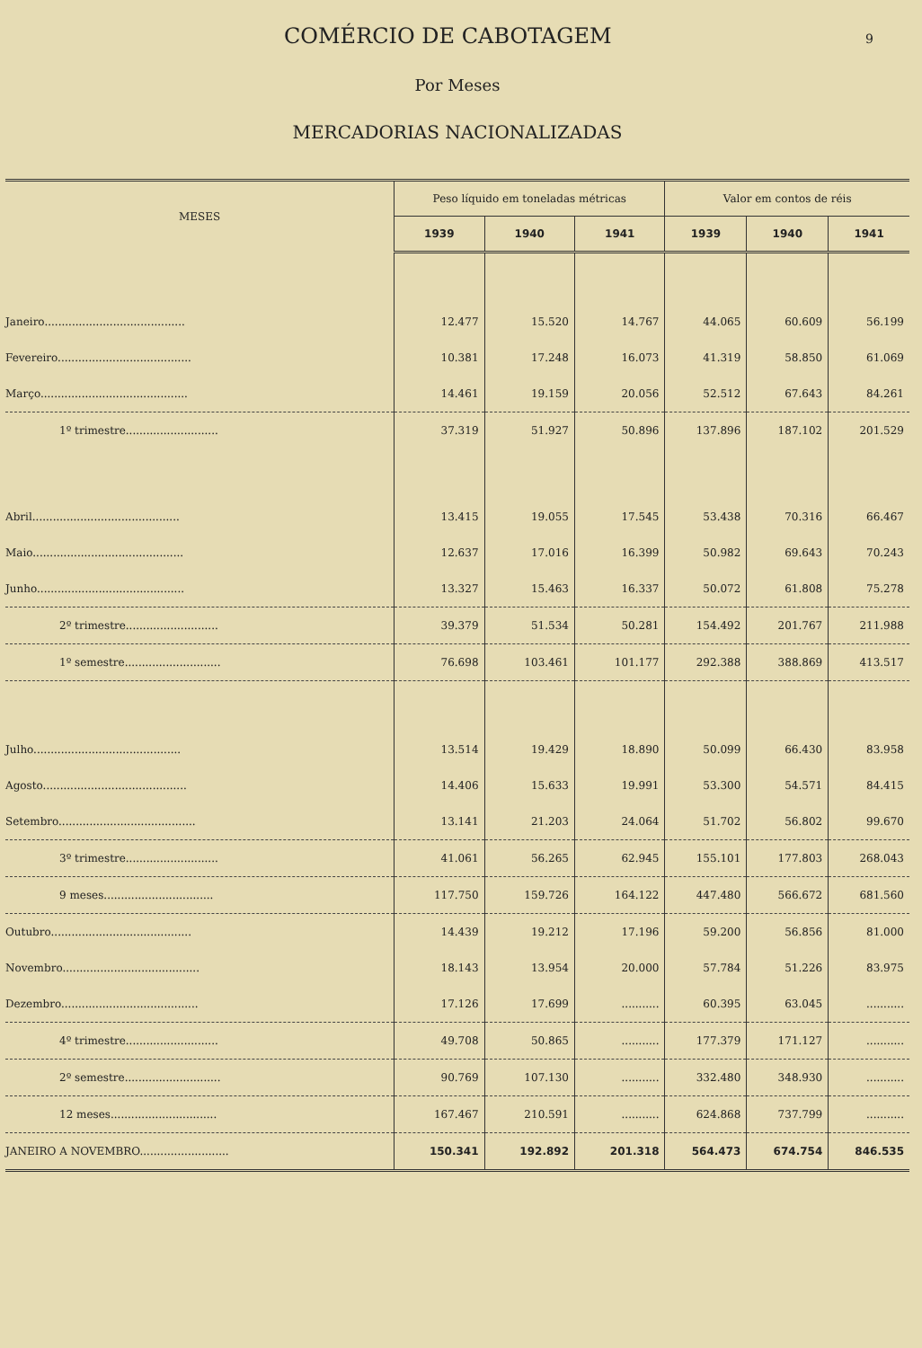COMÉRCIO DE CABOTAGEM
9
Por Meses
MERCADORIAS NACIONALIZADAS
| MESES | Peso líquido em toneladas métricas | | | Valor em contos de réis | | |
| --- | --- | --- | --- | --- | --- | --- |
| | 1939 | 1940 | 1941 | 1939 | 1940 | 1941 |
| Janeiro......................................... | 12.477 | 15.520 | 14.767 | 44.065 | 60.609 | 56.199 |
| Fevereiro....................................... | 10.381 | 17.248 | 16.073 | 41.319 | 58.850 | 61.069 |
| Março........................................... | 14.461 | 19.159 | 20.056 | 52.512 | 67.643 | 84.261 |
| 1º trimestre........................... | 37.319 | 51.927 | 50.896 | 137.896 | 187.102 | 201.529 |
| Abril........................................... | 13.415 | 19.055 | 17.545 | 53.438 | 70.316 | 66.467 |
| Maio............................................ | 12.637 | 17.016 | 16.399 | 50.982 | 69.643 | 70.243 |
| Junho........................................... | 13.327 | 15.463 | 16.337 | 50.072 | 61.808 | 75.278 |
| 2º trimestre........................... | 39.379 | 51.534 | 50.281 | 154.492 | 201.767 | 211.988 |
| 1º semestre............................ | 76.698 | 103.461 | 101.177 | 292.388 | 388.869 | 413.517 |
| Julho........................................... | 13.514 | 19.429 | 18.890 | 50.099 | 66.430 | 83.958 |
| Agosto.......................................... | 14.406 | 15.633 | 19.991 | 53.300 | 54.571 | 84.415 |
| Setembro........................................ | 13.141 | 21.203 | 24.064 | 51.702 | 56.802 | 99.670 |
| 3º trimestre........................... | 41.061 | 56.265 | 62.945 | 155.101 | 177.803 | 268.043 |
| 9 meses................................ | 117.750 | 159.726 | 164.122 | 447.480 | 566.672 | 681.560 |
| Outubro......................................... | 14.439 | 19.212 | 17.196 | 59.200 | 56.856 | 81.000 |
| Novembro........................................ | 18.143 | 13.954 | 20.000 | 57.784 | 51.226 | 83.975 |
| Dezembro........................................ | 17.126 | 17.699 | ........... | 60.395 | 63.045 | ........... |
| 4º trimestre........................... | 49.708 | 50.865 | ........... | 177.379 | 171.127 | ........... |
| 2º semestre............................ | 90.769 | 107.130 | ........... | 332.480 | 348.930 | ........... |
| 12 meses............................... | 167.467 | 210.591 | ........... | 624.868 | 737.799 | ........... |
| JANEIRO A NOVEMBRO.......................... | 150.341 | 192.892 | 201.318 | 564.473 | 674.754 | 846.535 |